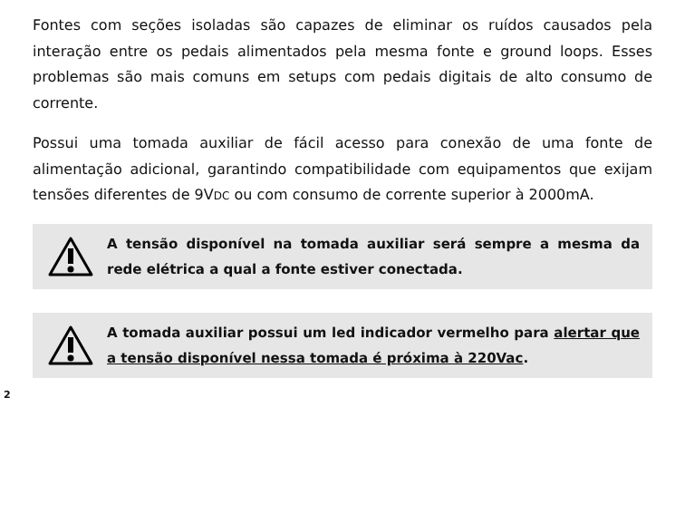Fontes com seções isoladas são capazes de eliminar os ruídos causados pela interação entre os pedais alimentados pela mesma fonte e ground loops. Esses problemas são mais comuns em setups com pedais digitais de alto consumo de corrente.
Possui uma tomada auxiliar de fácil acesso para conexão de uma fonte de alimentação adicional, garantindo compatibilidade com equipamentos que exijam tensões diferentes de 9VDC ou com consumo de corrente superior à 2000mA.
A tensão disponível na tomada auxiliar será sempre a mesma da rede elétrica a qual a fonte estiver conectada.
A tomada auxiliar possui um led indicador vermelho para alertar que a tensão disponível nessa tomada é próxima à 220Vac.
2